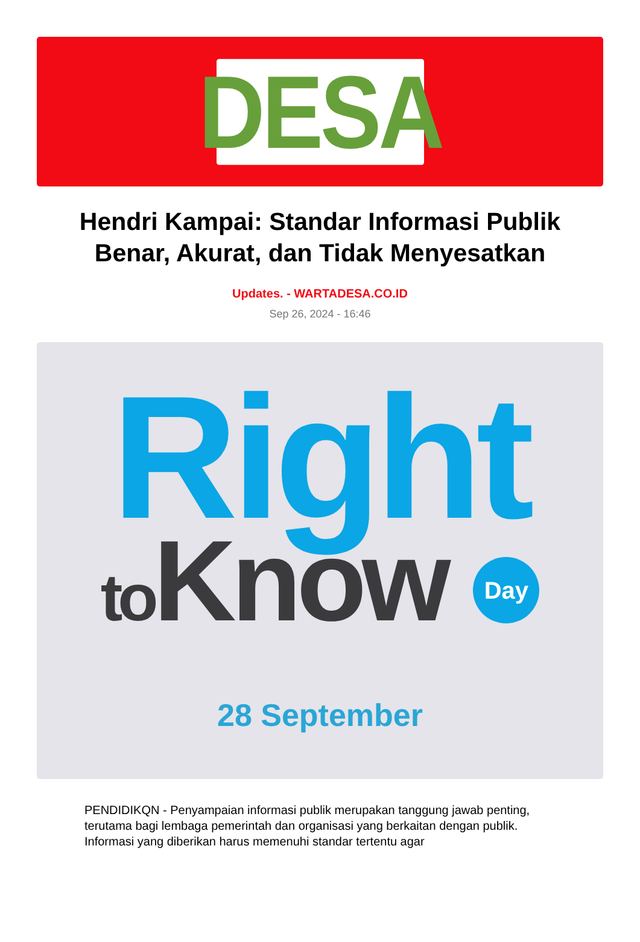DESA
Hendri Kampai: Standar Informasi Publik Benar, Akurat, dan Tidak Menyesatkan
Updates. - WARTADESA.CO.ID
Sep 26, 2024 - 16:46
Right
to Know Day
28 September
PENDIDIKQN - Penyampaian informasi publik merupakan tanggung jawab penting, terutama bagi lembaga pemerintah dan organisasi yang berkaitan dengan publik. Informasi yang diberikan harus memenuhi standar tertentu agar